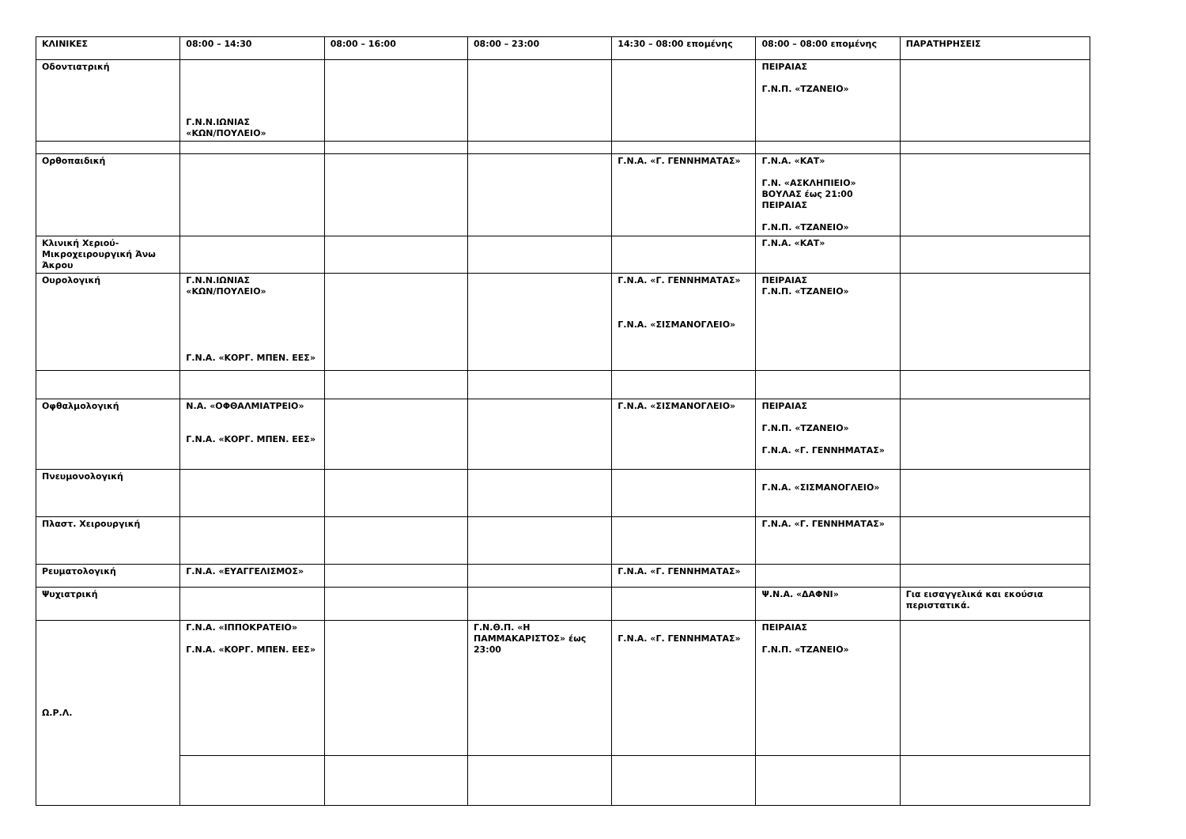| ΚΛΙΝΙΚΕΣ | 08:00 – 14:30 | 08:00 – 16:00 | 08:00 – 23:00 | 14:30 – 08:00 επομένης | 08:00 – 08:00 επομένης | ΠΑΡΑΤΗΡΗΣΕΙΣ |
| Οδοντιατρική | Γ.Ν.Ν.ΙΩΝΙΑΣ «ΚΩΝ/ΠΟΥΛΕΙΟ» | | | | ΠΕΙΡΑΙΑΣ Γ.Ν.Π. «ΤΖΑΝΕΙΟ» | |
| Ορθοπαιδική | | | | Γ.Ν.Α. «Γ. ΓΕΝΝΗΜΑΤΑΣ» | Γ.Ν.Α. «ΚΑΤ» Γ.Ν. «ΑΣΚΛΗΠΙΕΙΟ» ΒΟΥΛΑΣ έως 21:00 ΠΕΙΡΑΙΑΣ Γ.Ν.Π. «ΤΖΑΝΕΙΟ» | |
| Κλινική Χεριού-Μικροχειρουργική Άνω Άκρου | | | | | Γ.Ν.Α. «ΚΑΤ» | |
| Ουρολογική | Γ.Ν.Ν.ΙΩΝΙΑΣ «ΚΩΝ/ΠΟΥΛΕΙΟ» Γ.Ν.Α. «ΚΟΡΓ. ΜΠΕΝ. ΕΕΣ» | | | Γ.Ν.Α. «Γ. ΓΕΝΝΗΜΑΤΑΣ» Γ.Ν.Α. «ΣΙΣΜΑΝΟΓΛΕΙΟ» | ΠΕΙΡΑΙΑΣ Γ.Ν.Π. «ΤΖΑΝΕΙΟ» | |
| Οφθαλμολογική | Ν.Α. «ΟΦΘΑΛΜΙΑΤΡΕΙΟ» Γ.Ν.Α. «ΚΟΡΓ. ΜΠΕΝ. ΕΕΣ» | | | Γ.Ν.Α. «ΣΙΣΜΑΝΟΓΛΕΙΟ» | ΠΕΙΡΑΙΑΣ Γ.Ν.Π. «ΤΖΑΝΕΙΟ» Γ.Ν.Α. «Γ. ΓΕΝΝΗΜΑΤΑΣ» | |
| Πνευμονολογική | | | | | Γ.Ν.Α. «ΣΙΣΜΑΝΟΓΛΕΙΟ» | |
| Πλαστ. Χειρουργική | | | | | Γ.Ν.Α. «Γ. ΓΕΝΝΗΜΑΤΑΣ» | |
| Ρευματολογική | Γ.Ν.Α. «ΕΥΑΓΓΕΛΙΣΜΟΣ» | | | Γ.Ν.Α. «Γ. ΓΕΝΝΗΜΑΤΑΣ» | | |
| Ψυχιατρική | | | | | Ψ.Ν.Α. «ΔΑΦΝΙ» | Για εισαγγελικά και εκούσια περιστατικά. |
| Ω.Ρ.Λ. | Γ.Ν.Α. «ΙΠΠΟΚΡΑΤΕΙΟ» Γ.Ν.Α. «ΚΟΡΓ. ΜΠΕΝ. ΕΕΣ» | | Γ.Ν.Θ.Π. «Η ΠΑΜΜΑΚΑΡΙΣΤΟΣ» έως 23:00 | Γ.Ν.Α. «Γ. ΓΕΝΝΗΜΑΤΑΣ» | ΠΕΙΡΑΙΑΣ Γ.Ν.Π. «ΤΖΑΝΕΙΟ» | |